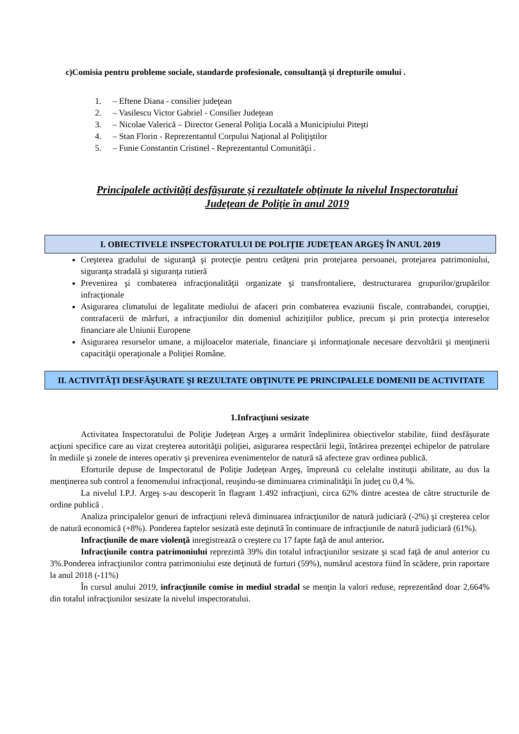c)Comisia pentru probleme sociale, standarde profesionale, consultanţă şi drepturile omului .
1. – Eftene Diana - consilier judeţean
2. – Vasilescu Victor Gabriel - Consilier Judeţean
3. – Nicolae Valerică – Director General Poliţia Locală a Municipiului Piteşti
4. – Stan Florin - Reprezentantul Corpului Naţional al Poliţiştilor
5. – Funie Constantin Cristinel - Reprezentantul Comunităţii .
Principalele activităţi desfăşurate şi rezultatele obţinute la nivelul Inspectoratului
Judeţean de Poliţie în anul 2019
I. OBIECTIVELE INSPECTORATULUI DE POLIŢIE JUDEŢEAN ARGEŞ ÎN ANUL 2019
Creşterea gradului de siguranţă şi protecţie pentru cetăţeni prin protejarea persoanei, protejarea patrimoniului, siguranţa stradală şi siguranţa rutieră
Prevenirea şi combaterea infracţionalităţii organizate şi transfrontaliere, destructurarea grupurilor/grupărilor infracţionale
Asigurarea climatului de legalitate mediului de afaceri prin combaterea evaziunii fiscale, contrabandei, corupţiei, contrafacerii de mărfuri, a infracţiunilor din domeniul achiziţiilor publice, precum şi prin protecţia intereselor financiare ale Uniunii Europene
Asigurarea resurselor umane, a mijloacelor materiale, financiare şi informaţionale necesare dezvoltării şi menţinerii capacităţii operaţionale a Poliţiei Române.
II. ACTIVITĂŢI DESFĂŞURATE ŞI REZULTATE OBŢINUTE PE PRINCIPALELE DOMENII DE ACTIVITATE
1.Infracţiuni sesizate
Activitatea Inspectoratului de Poliţie Judeţean Argeş a urmărit îndeplinirea obiectivelor stabilite, fiind desfăşurate acţiuni specifice care au vizat creşterea autorităţii poliţiei, asigurarea respectării legii, întărirea prezenţei echipelor de patrulare în mediile şi zonele de interes operativ şi prevenirea evenimentelor de natură să afecteze grav ordinea publică.
Eforturile depuse de Inspectoratul de Poliţie Judeţean Argeş, împreună cu celelalte instituţii abilitate, au dus la menţinerea sub control a fenomenului infracţional, reuşindu-se diminuarea criminalităţii în judeţ cu 0,4 %.
La nivelul I.P.J. Argeş s-au descoperit în flagrant 1.492 infracţiuni, circa 62% dintre acestea de către structurile de ordine publică .
Analiza principalelor genuri de infracţiuni relevă diminuarea infracţiunilor de natură judiciară (-2%) şi creşterea celor de natură economică (+8%). Ponderea faptelor sesizată este deţinută în continuare de infracţiunile de natură judiciară (61%).
Infracţiunile de mare violenţă inregistrează o creştere cu 17 fapte faţă de anul anterior.
Infracţiunile contra patrimoniului reprezintă 39% din totalul infracţiunilor sesizate şi scad faţă de anul anterior cu 3%.Ponderea infracţiunilor contra patrimoniului este deţinută de furturi (59%), numărul acestora fiind în scădere, prin raportare la anul 2018 (-11%)
În cursul anului 2019, infracţiunile comise in mediul stradal se menţin la valori reduse, reprezentând doar 2,664% din totalul infracţiunilor sesizate la nivelul inspectoratului.